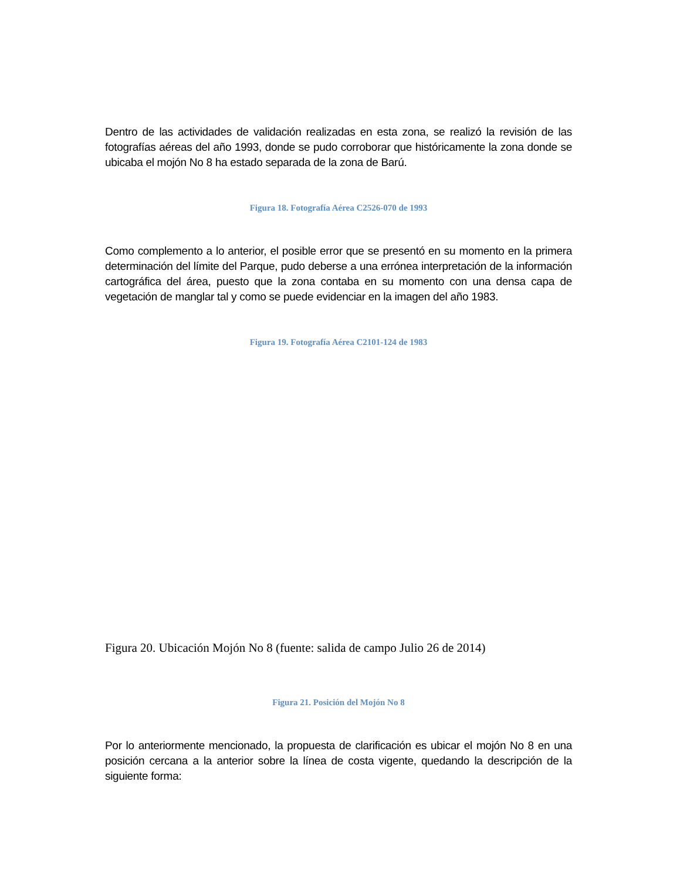Dentro de las actividades de validación realizadas en esta zona, se realizó la revisión de las fotografías aéreas del año 1993, donde se pudo corroborar que históricamente la zona donde se ubicaba el mojón No 8 ha estado separada de la zona de Barú.
Figura 18. Fotografía Aérea C2526-070 de 1993
Como complemento a lo anterior, el posible error que se presentó en su momento en la primera determinación del límite del Parque, pudo deberse a una errónea interpretación de la información cartográfica del área, puesto que la zona contaba en su momento con una densa capa de vegetación de manglar tal y como se puede evidenciar en la imagen del año 1983.
Figura 19. Fotografía Aérea C2101-124 de 1983
Figura 20. Ubicación Mojón No 8 (fuente: salida de campo Julio 26 de 2014)
Figura 21. Posición del Mojón No 8
Por lo anteriormente mencionado, la propuesta de clarificación es ubicar el mojón No 8 en una posición cercana a la anterior sobre la línea de costa vigente, quedando la descripción de la siguiente forma: